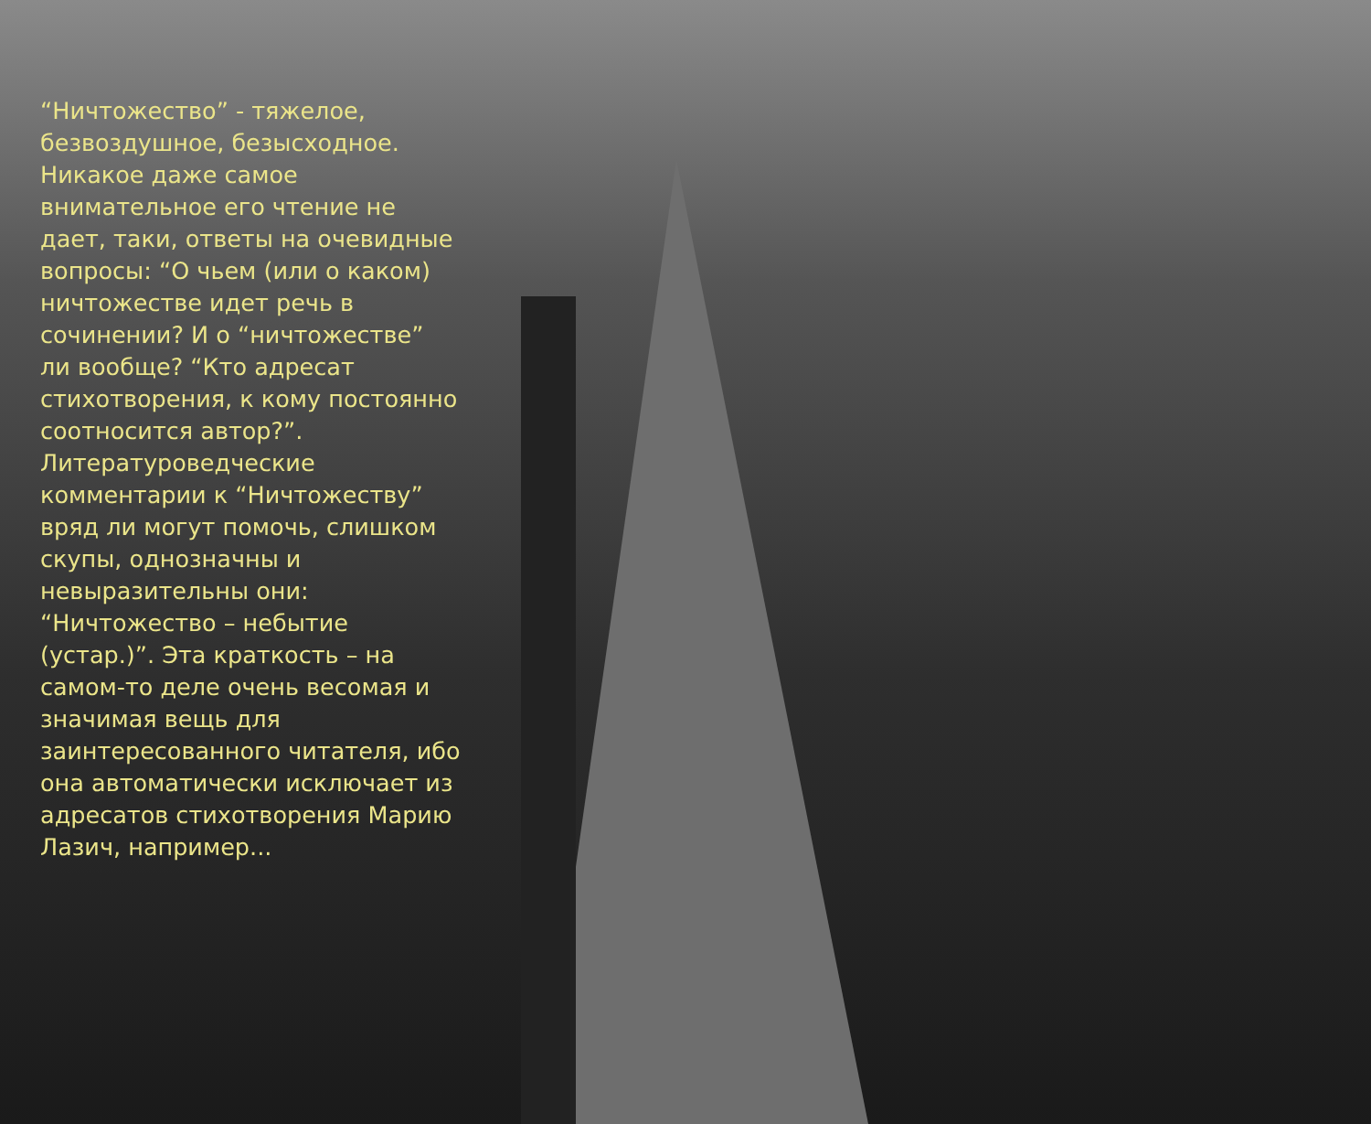“Ничтожество” - тяжелое, безвоздушное, безысходное. Никакое даже самое внимательное его чтение не дает, таки, ответы на очевидные вопросы: “О чьем (или о каком) ничтожестве идет речь в сочинении? И о “ничтожестве” ли вообще? “Кто адресат стихотворения, к кому постоянно соотносится автор?”. Литературоведческие комментарии к “Ничтожеству” вряд ли могут помочь, слишком скупы, однозначны и невыразительны они: “Ничтожество – небытие (устар.)”. Эта краткость – на самом-то деле очень весомая и значимая вещь для заинтересованного читателя, ибо она автоматически исключает из адресатов стихотворения Марию Лазич, например...